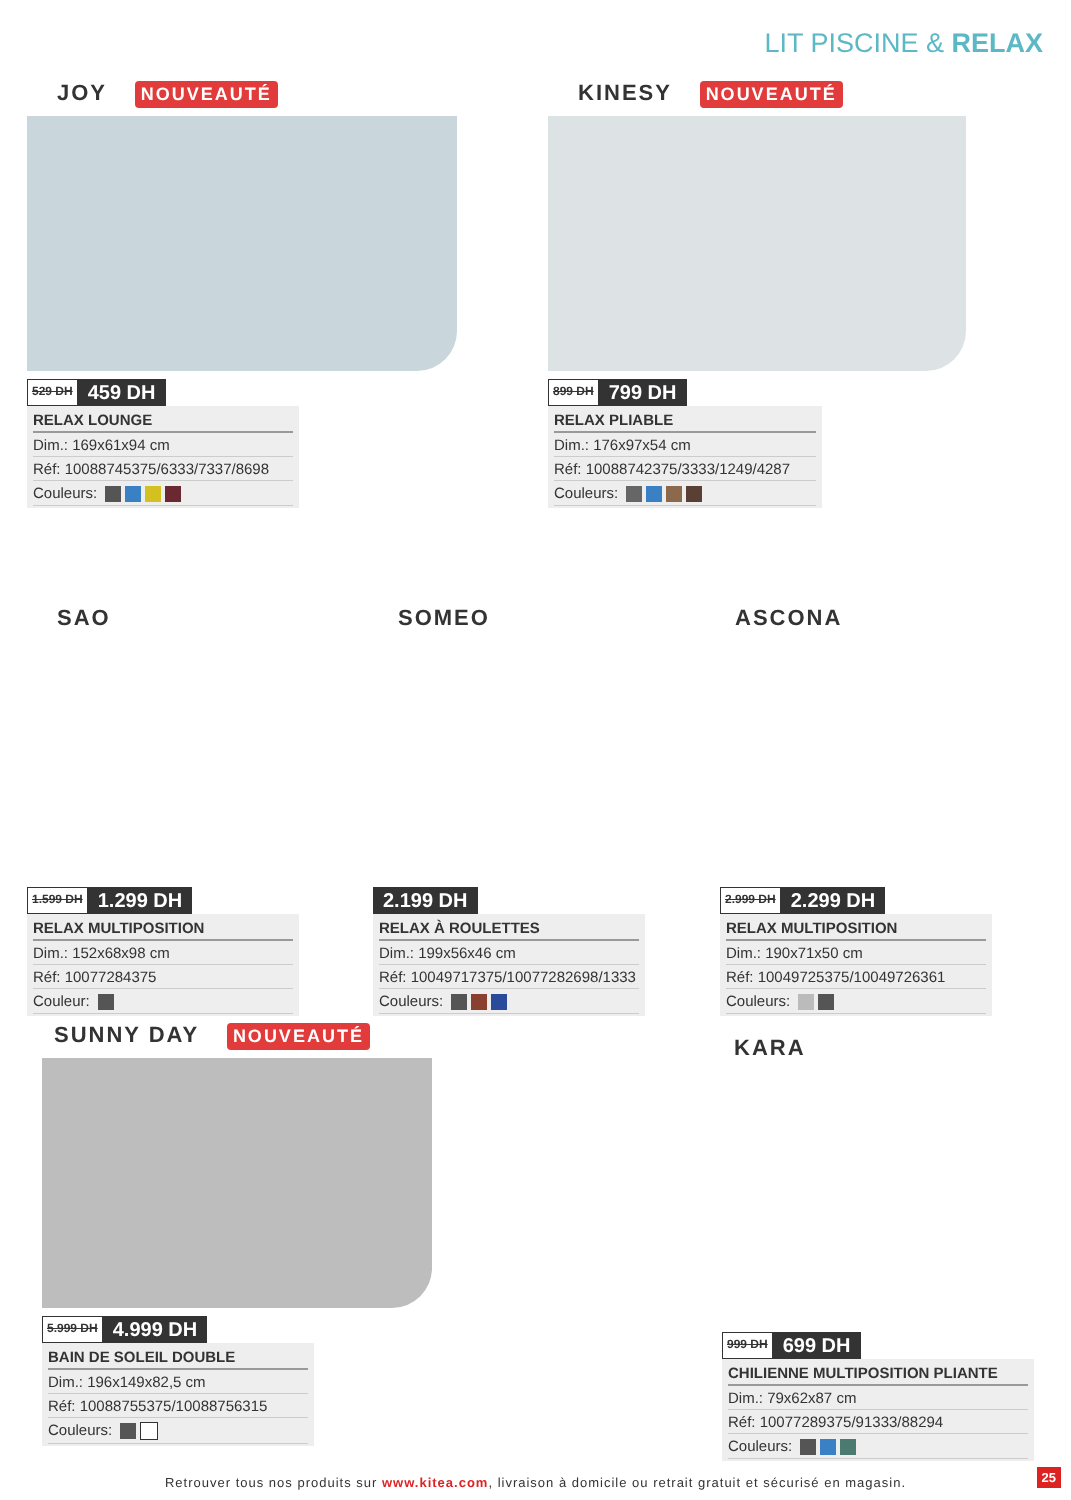LIT PISCINE & RELAX
JOY NOUVEAUTÉ
529 DH 459 DH
RELAX LOUNGE
Dim.: 169x61x94 cm
Réf: 10088745375/6333/7337/8698
Couleurs:
KINESY NOUVEAUTÉ
899 DH 799 DH
RELAX PLIABLE
Dim.: 176x97x54 cm
Réf: 10088742375/3333/1249/4287
Couleurs:
SAO
1.599 DH 1.299 DH
RELAX MULTIPOSITION
Dim.: 152x68x98 cm
Réf: 10077284375
Couleur:
SOMEO
2.199 DH
RELAX À ROULETTES
Dim.: 199x56x46 cm
Réf: 10049717375/10077282698/1333
Couleurs:
ASCONA
2.999 DH 2.299 DH
RELAX MULTIPOSITION
Dim.: 190x71x50 cm
Réf: 10049725375/10049726361
Couleurs:
SUNNY DAY NOUVEAUTÉ
5.999 DH 4.999 DH
BAIN DE SOLEIL DOUBLE
Dim.: 196x149x82,5 cm
Réf: 10088755375/10088756315
Couleurs:
KARA
999 DH 699 DH
CHILIENNE MULTIPOSITION PLIANTE
Dim.: 79x62x87 cm
Réf: 10077289375/91333/88294
Couleurs:
Retrouver tous nos produits sur www.kitea.com, livraison à domicile ou retrait gratuit et sécurisé en magasin. 25